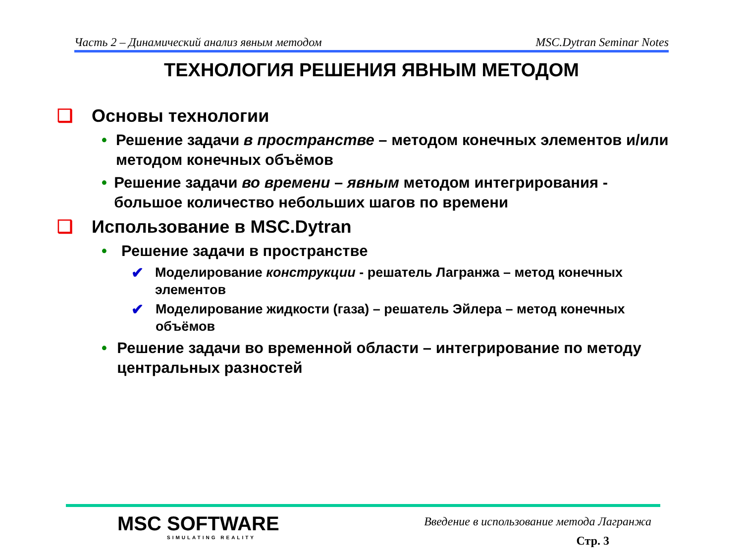Часть 2 – Динамический анализ явным методом MSC.Dytran Seminar Notes
ТЕХНОЛОГИЯ РЕШЕНИЯ ЯВНЫМ МЕТОДОМ
❑ Основы технологии
• Решение задачи в пространстве – методом конечных элементов и/или методом конечных объёмов
• Решение задачи во времени – явным методом интегрирования - большое количество небольших шагов по времени
❑ Использование в MSC.Dytran
• Решение задачи в пространстве
✔ Моделирование конструкции - решатель Лагранжа – метод конечных элементов
✔ Моделирование жидкости (газа) – решатель Эйлера – метод конечных объёмов
• Решение задачи во временной области – интегрирование по методу центральных разностей
MSC SOFTWARE
SIMULATING REALITY
Введение в использование метода Лагранжа
Стр. 3